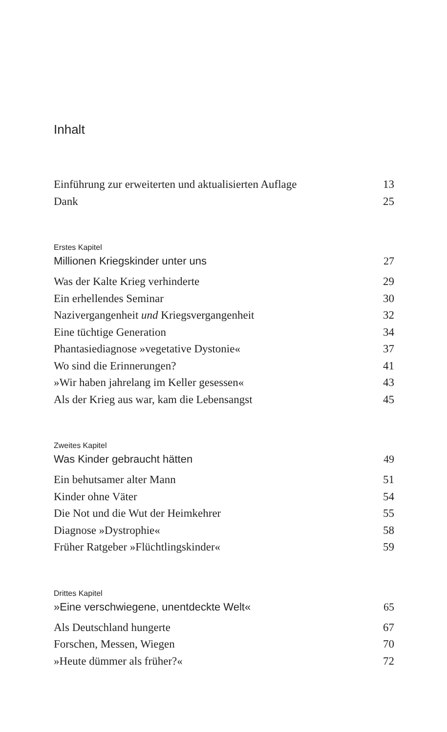Inhalt
Einführung zur erweiterten und aktualisierten Auflage 13
Dank 25
Erstes Kapitel
Millionen Kriegskinder unter uns 27
Was der Kalte Krieg verhinderte 29
Ein erhellendes Seminar 30
Nazivergangenheit und Kriegsvergangenheit 32
Eine tüchtige Generation 34
Phantasiediagnose »vegetative Dystonie« 37
Wo sind die Erinnerungen? 41
»Wir haben jahrelang im Keller gesessen« 43
Als der Krieg aus war, kam die Lebensangst 45
Zweites Kapitel
Was Kinder gebraucht hätten 49
Ein behutsamer alter Mann 51
Kinder ohne Väter 54
Die Not und die Wut der Heimkehrer 55
Diagnose »Dystrophie« 58
Früher Ratgeber »Flüchtlingskinder« 59
Drittes Kapitel
»Eine verschwiegene, unentdeckte Welt« 65
Als Deutschland hungerte 67
Forschen, Messen, Wiegen 70
»Heute dümmer als früher?« 72